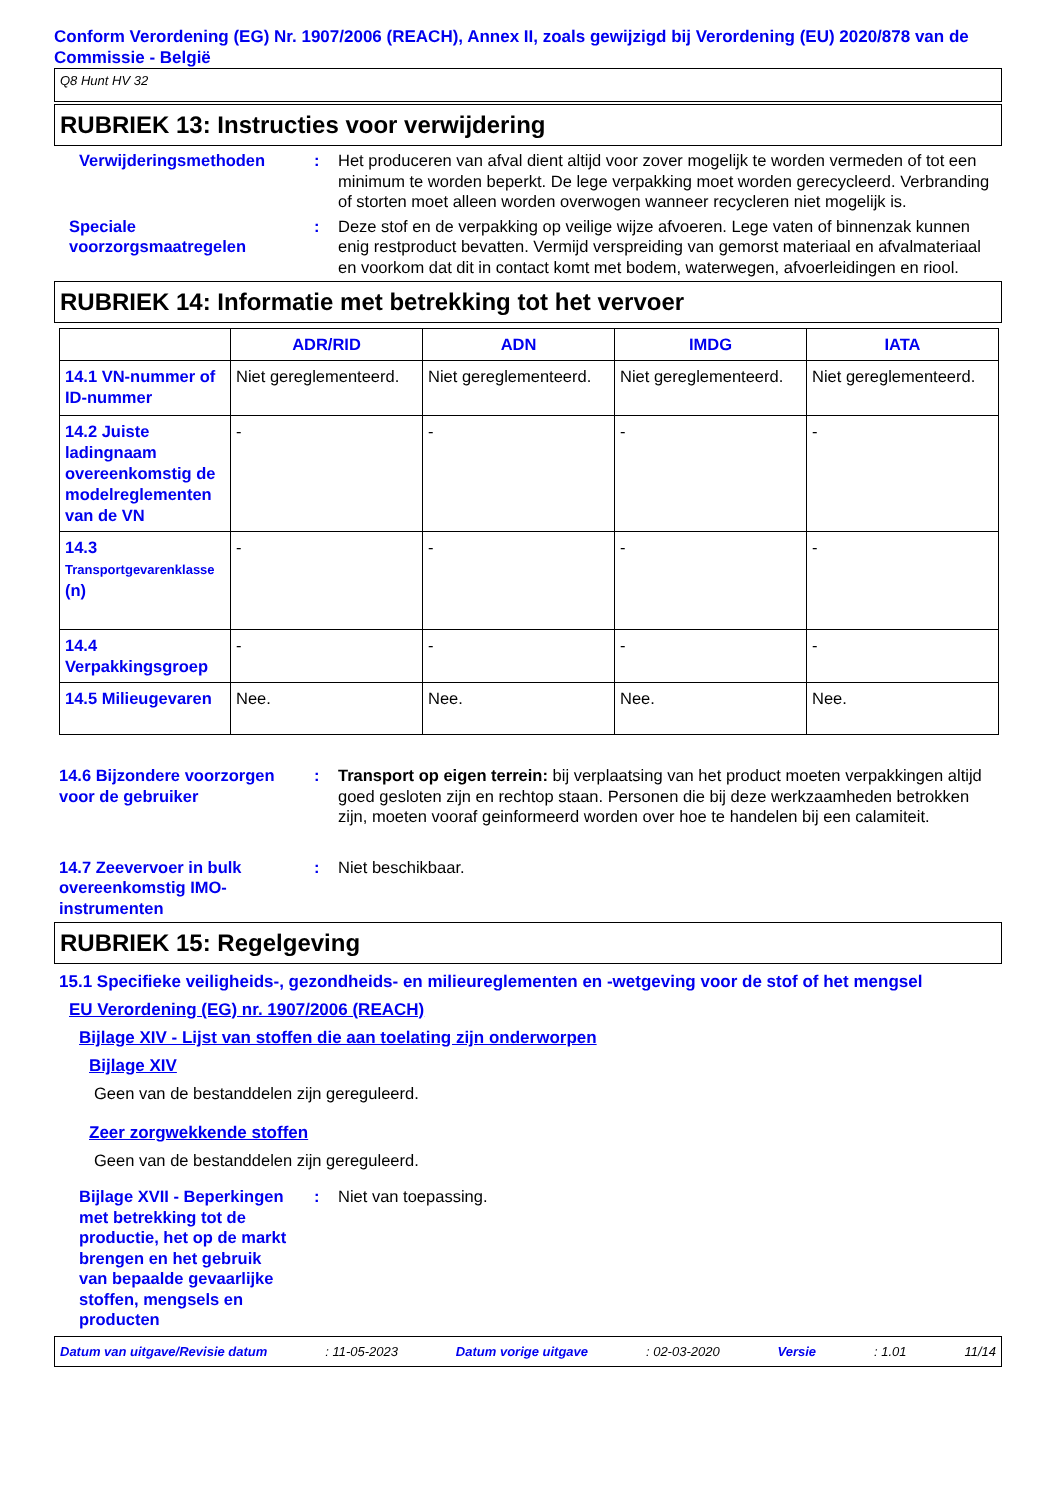Conform Verordening (EG) Nr. 1907/2006 (REACH), Annex II, zoals gewijzigd bij Verordening (EU) 2020/878 van de Commissie - België
Q8 Hunt HV 32
RUBRIEK 13: Instructies voor verwijdering
Verwijderingsmethoden : Het produceren van afval dient altijd voor zover mogelijk te worden vermeden of tot een minimum te worden beperkt. De lege verpakking moet worden gerecycleerd. Verbranding of storten moet alleen worden overwogen wanneer recycleren niet mogelijk is.
Speciale voorzorgsmaatregelen
: Deze stof en de verpakking op veilige wijze afvoeren. Lege vaten of binnenzak kunnen enig restproduct bevatten. Vermijd verspreiding van gemorst materiaal en afvalmateriaal en voorkom dat dit in contact komt met bodem, waterwegen, afvoerleidingen en riool.
RUBRIEK 14: Informatie met betrekking tot het vervoer
| | ADR/RID | ADN | IMDG | IATA |
| --- | --- | --- | --- | --- |
| 14.1 VN-nummer of ID-nummer | Niet gereglementeerd. | Niet gereglementeerd. | Niet gereglementeerd. | Niet gereglementeerd. |
| 14.2 Juiste ladingnaam overeenkomstig de modelreglementen van de VN | - | - | - | - |
| 14.3 Transportgevarenklasse (n) | - | - | - | - |
| 14.4 Verpakkingsgroep | - | - | - | - |
| 14.5 Milieugevaren | Nee. | Nee. | Nee. | Nee. |
14.6 Bijzondere voorzorgen voor de gebruiker
: Transport op eigen terrein: bij verplaatsing van het product moeten verpakkingen altijd goed gesloten zijn en rechtop staan. Personen die bij deze werkzaamheden betrokken zijn, moeten vooraf geinformeerd worden over hoe te handelen bij een calamiteit.
14.7 Zeevervoer in bulk overeenkomstig IMO-instrumenten
: Niet beschikbaar.
RUBRIEK 15: Regelgeving
15.1 Specifieke veiligheids-, gezondheids- en milieureglementen en -wetgeving voor de stof of het mengsel
EU Verordening (EG) nr. 1907/2006 (REACH)
Bijlage XIV - Lijst van stoffen die aan toelating zijn onderworpen
Bijlage XIV
Geen van de bestanddelen zijn gereguleerd.
Zeer zorgwekkende stoffen
Geen van de bestanddelen zijn gereguleerd.
Bijlage XVII - Beperkingen met betrekking tot de productie, het op de markt brengen en het gebruik van bepaalde gevaarlijke stoffen, mengsels en producten
: Niet van toepassing.
Datum van uitgave/Revisie datum: 11-05-2023 Datum vorige uitgave: 02-03-2020 Versie: 1.01 11/14